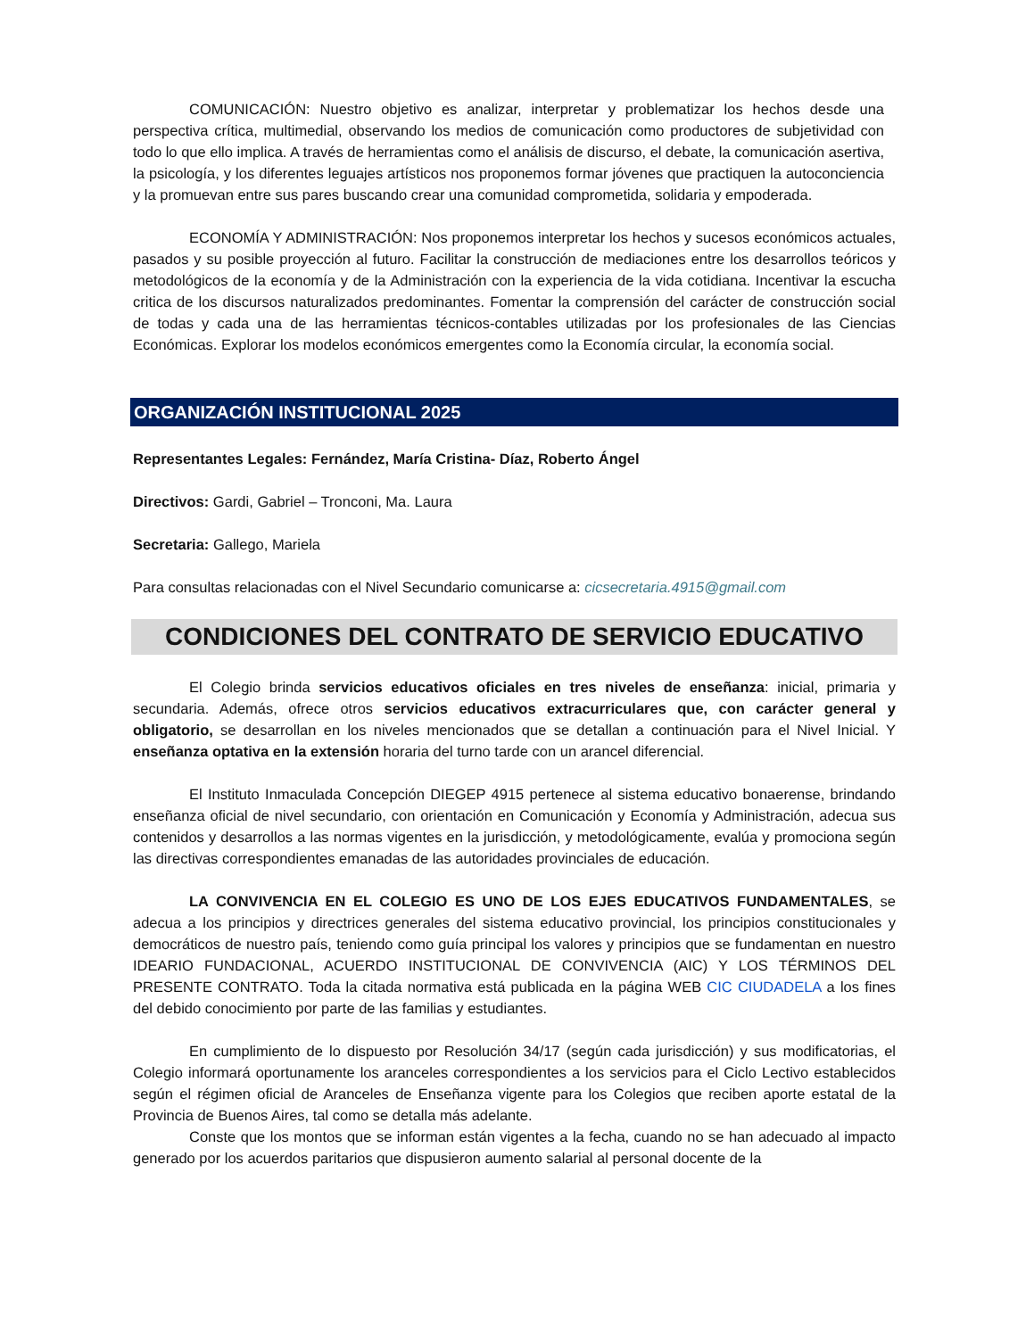COMUNICACIÓN: Nuestro objetivo es analizar, interpretar y problematizar los hechos desde una perspectiva crítica, multimedial, observando los medios de comunicación como productores de subjetividad con todo lo que ello implica. A través de herramientas como el análisis de discurso, el debate, la comunicación asertiva, la psicología, y los diferentes leguajes artísticos nos proponemos formar jóvenes que practiquen la autoconciencia y la promuevan entre sus pares buscando crear una comunidad comprometida, solidaria y empoderada.
ECONOMÍA Y ADMINISTRACIÓN: Nos proponemos interpretar los hechos y sucesos económicos actuales, pasados y su posible proyección al futuro. Facilitar la construcción de mediaciones entre los desarrollos teóricos y metodológicos de la economía y de la Administración con la experiencia de la vida cotidiana. Incentivar la escucha critica de los discursos naturalizados predominantes. Fomentar la comprensión del carácter de construcción social de todas y cada una de las herramientas técnicos-contables utilizadas por los profesionales de las Ciencias Económicas. Explorar los modelos económicos emergentes como la Economía circular, la economía social.
ORGANIZACIÓN INSTITUCIONAL 2025
Representantes Legales: Fernández, María Cristina- Díaz, Roberto Ángel
Directivos: Gardi, Gabriel – Tronconi, Ma. Laura
Secretaria: Gallego, Mariela
Para consultas relacionadas con el Nivel Secundario comunicarse a: cicsecretaria.4915@gmail.com
CONDICIONES DEL CONTRATO DE SERVICIO EDUCATIVO
El Colegio brinda servicios educativos oficiales en tres niveles de enseñanza: inicial, primaria y secundaria. Además, ofrece otros servicios educativos extracurriculares que, con carácter general y obligatorio, se desarrollan en los niveles mencionados que se detallan a continuación para el Nivel Inicial. Y enseñanza optativa en la extensión horaria del turno tarde con un arancel diferencial.
El Instituto Inmaculada Concepción DIEGEP 4915 pertenece al sistema educativo bonaerense, brindando enseñanza oficial de nivel secundario, con orientación en Comunicación y Economía y Administración, adecua sus contenidos y desarrollos a las normas vigentes en la jurisdicción, y metodológicamente, evalúa y promociona según las directivas correspondientes emanadas de las autoridades provinciales de educación.
LA CONVIVENCIA EN EL COLEGIO ES UNO DE LOS EJES EDUCATIVOS FUNDAMENTALES, se adecua a los principios y directrices generales del sistema educativo provincial, los principios constitucionales y democráticos de nuestro país, teniendo como guía principal los valores y principios que se fundamentan en nuestro IDEARIO FUNDACIONAL, ACUERDO INSTITUCIONAL DE CONVIVENCIA (AIC) Y LOS TÉRMINOS DEL PRESENTE CONTRATO. Toda la citada normativa está publicada en la página WEB CIC CIUDADELA a los fines del debido conocimiento por parte de las familias y estudiantes.
En cumplimiento de lo dispuesto por Resolución 34/17 (según cada jurisdicción) y sus modificatorias, el Colegio informará oportunamente los aranceles correspondientes a los servicios para el Ciclo Lectivo establecidos según el régimen oficial de Aranceles de Enseñanza vigente para los Colegios que reciben aporte estatal de la Provincia de Buenos Aires, tal como se detalla más adelante.
Conste que los montos que se informan están vigentes a la fecha, cuando no se han adecuado al impacto generado por los acuerdos paritarios que dispusieron aumento salarial al personal docente de la